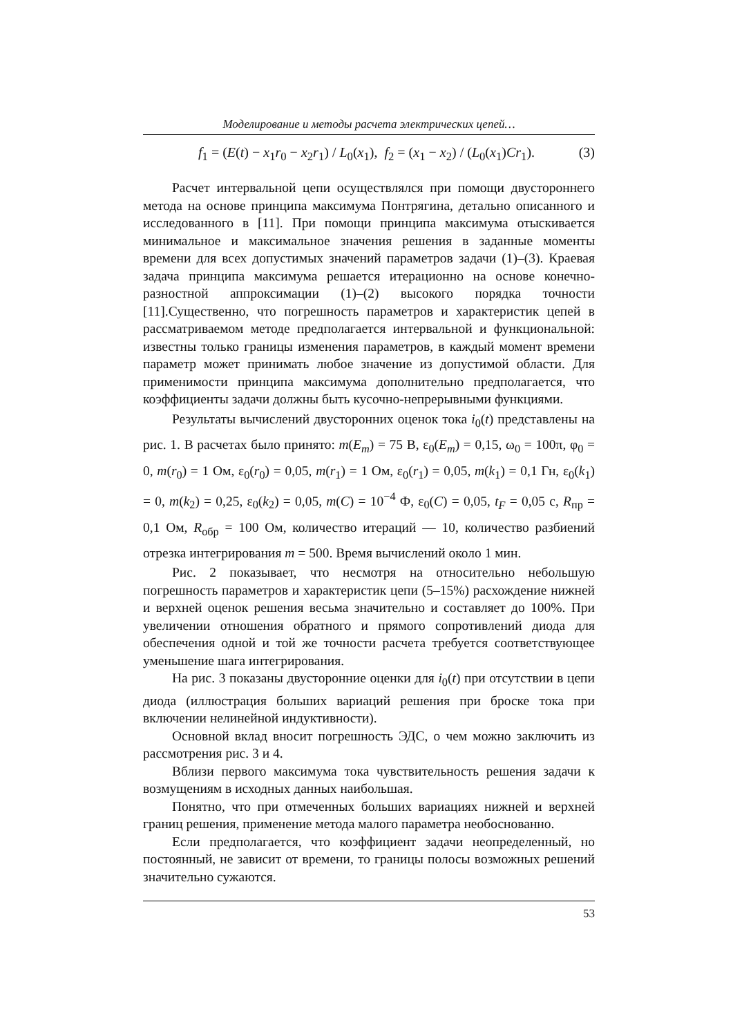Моделирование и методы расчета электрических цепей…
f<sub>1</sub> = (E(t) − x<sub>1</sub>r<sub>0</sub> − x<sub>2</sub>r<sub>1</sub>) / L<sub>0</sub>(x<sub>1</sub>), f<sub>2</sub> = (x<sub>1</sub> − x<sub>2</sub>) / (L<sub>0</sub>(x<sub>1</sub>)Cr<sub>1</sub>). (3)
Расчет интервальной цепи осуществлялся при помощи двустороннего метода на основе принципа максимума Понтрягина, детально описанного и исследованного в [11]. При помощи принципа максимума отыскивается минимальное и максимальное значения решения в заданные моменты времени для всех допустимых значений параметров задачи (1)–(3). Краевая задача принципа максимума решается итерационно на основе конечно-разностной аппроксимации (1)–(2) высокого порядка точности [11].Существенно, что погрешность параметров и характеристик цепей в рассматриваемом методе предполагается интервальной и функциональной: известны только границы изменения параметров, в каждый момент времени параметр может принимать любое значение из допустимой области. Для применимости принципа максимума дополнительно предполагается, что коэффициенты задачи должны быть кусочно-непрерывными функциями.
Результаты вычислений двусторонних оценок тока i<sub>0</sub>(t) представлены на рис. 1. В расчетах было принято: m(E<sub>m</sub>) = 75 В, ε<sub>0</sub>(E<sub>m</sub>) = 0,15, ω<sub>0</sub> = 100π, φ<sub>0</sub> = 0, m(r<sub>0</sub>) = 1 Ом, ε<sub>0</sub>(r<sub>0</sub>) = 0,05, m(r<sub>1</sub>) = 1 Ом, ε<sub>0</sub>(r<sub>1</sub>) = 0,05, m(k<sub>1</sub>) = 0,1 Гн, ε<sub>0</sub>(k<sub>1</sub>) = 0, m(k<sub>2</sub>) = 0,25, ε<sub>0</sub>(k<sub>2</sub>) = 0,05, m(C) = 10<sup>−4</sup> Ф, ε<sub>0</sub>(C) = 0,05, t<sub>F</sub> = 0,05 с, R<sub>пр</sub> = 0,1 Ом, R<sub>обр</sub> = 100 Ом, количество итераций — 10, количество разбиений отрезка интегрирования m = 500. Время вычислений около 1 мин.
Рис. 2 показывает, что несмотря на относительно небольшую погрешность параметров и характеристик цепи (5–15%) расхождение нижней и верхней оценок решения весьма значительно и составляет до 100%. При увеличении отношения обратного и прямого сопротивлений диода для обеспечения одной и той же точности расчета требуется соответствующее уменьшение шага интегрирования.
На рис. 3 показаны двусторонние оценки для i<sub>0</sub>(t) при отсутствии в цепи диода (иллюстрация больших вариаций решения при броске тока при включении нелинейной индуктивности).
Основной вклад вносит погрешность ЭДС, о чем можно заключить из рассмотрения рис. 3 и 4.
Вблизи первого максимума тока чувствительность решения задачи к возмущениям в исходных данных наибольшая.
Понятно, что при отмеченных больших вариациях нижней и верхней границ решения, применение метода малого параметра необоснованно.
Если предполагается, что коэффициент задачи неопределенный, но постоянный, не зависит от времени, то границы полосы возможных решений значительно сужаются.
53